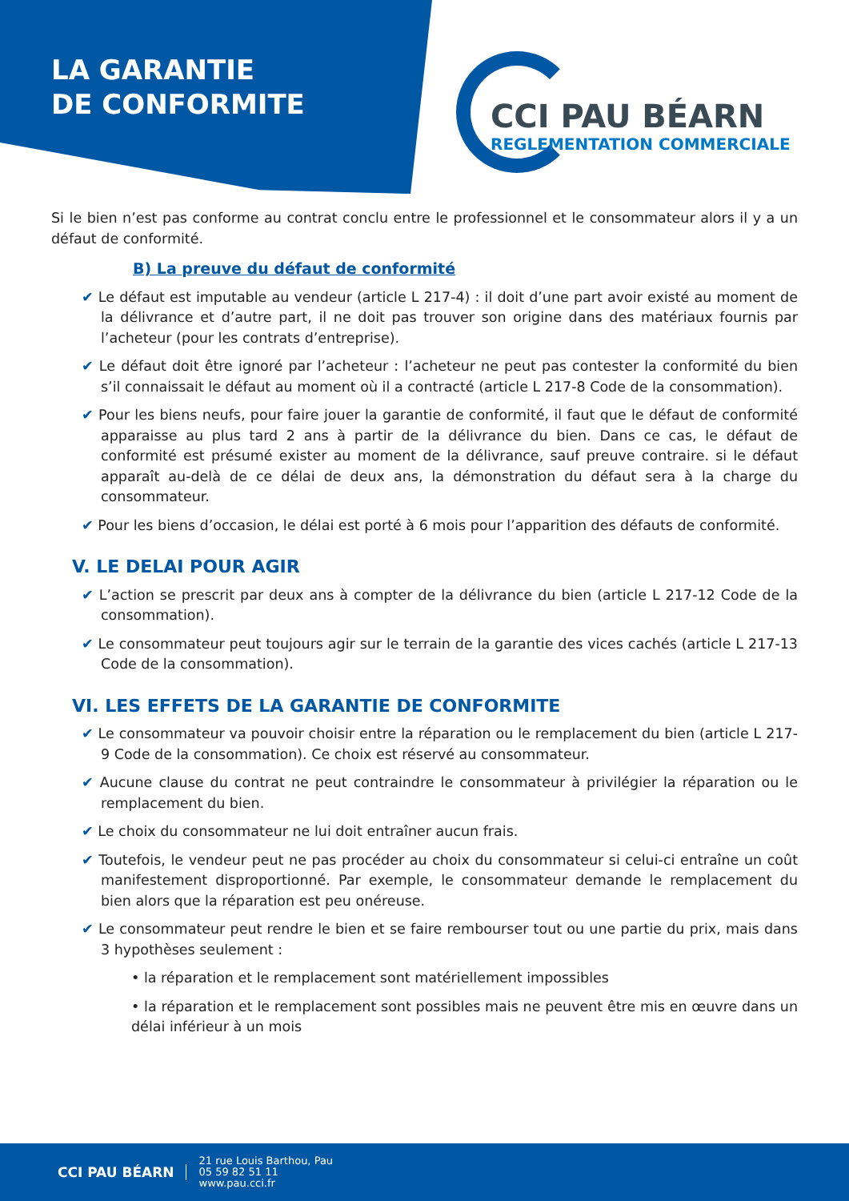LA GARANTIE
DE CONFORMITE
CCI PAU BÉARN
REGLEMENTATION COMMERCIALE
Si le bien n’est pas conforme au contrat conclu entre le professionnel et le consommateur alors il y a un défaut de conformité.
B) La preuve du défaut de conformité
✔ Le défaut est imputable au vendeur (article L 217-4) : il doit d’une part avoir existé au moment de la délivrance et d’autre part, il ne doit pas trouver son origine dans des matériaux fournis par l’acheteur (pour les contrats d’entreprise).
✔ Le défaut doit être ignoré par l’acheteur : l’acheteur ne peut pas contester la conformité du bien s’il connaissait le défaut au moment où il a contracté (article L 217-8 Code de la consommation).
✔ Pour les biens neufs, pour faire jouer la garantie de conformité, il faut que le défaut de conformité apparaisse au plus tard 2 ans à partir de la délivrance du bien. Dans ce cas, le défaut de conformité est présumé exister au moment de la délivrance, sauf preuve contraire. si le défaut apparaît au-delà de ce délai de deux ans, la démonstration du défaut sera à la charge du consommateur.
✔ Pour les biens d’occasion, le délai est porté à 6 mois pour l’apparition des défauts de conformité.
V. LE DELAI POUR AGIR
✔ L’action se prescrit par deux ans à compter de la délivrance du bien (article L 217-12 Code de la consommation).
✔ Le consommateur peut toujours agir sur le terrain de la garantie des vices cachés (article L 217-13 Code de la consommation).
VI. LES EFFETS DE LA GARANTIE DE CONFORMITE
✔ Le consommateur va pouvoir choisir entre la réparation ou le remplacement du bien (article L 217-9 Code de la consommation). Ce choix est réservé au consommateur.
✔ Aucune clause du contrat ne peut contraindre le consommateur à privilégier la réparation ou le remplacement du bien.
✔ Le choix du consommateur ne lui doit entraîner aucun frais.
✔ Toutefois, le vendeur peut ne pas procéder au choix du consommateur si celui-ci entraîne un coût manifestement disproportionné. Par exemple, le consommateur demande le remplacement du bien alors que la réparation est peu onéreuse.
✔ Le consommateur peut rendre le bien et se faire rembourser tout ou une partie du prix, mais dans 3 hypothèses seulement :
• la réparation et le remplacement sont matériellement impossibles
• la réparation et le remplacement sont possibles mais ne peuvent être mis en œuvre dans un délai inférieur à un mois
CCI PAU BÉARN
21 rue Louis Barthou, Pau
05 59 82 51 11
www.pau.cci.fr